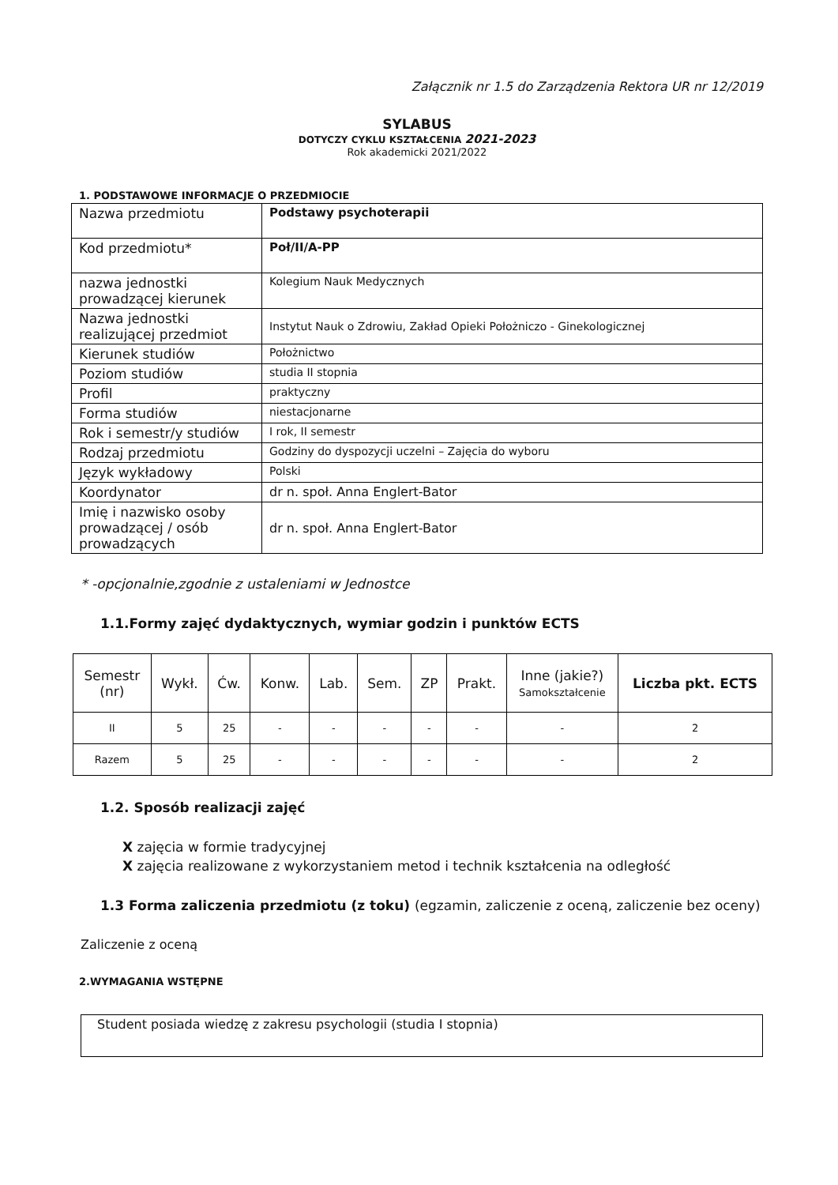Załącznik nr 1.5 do Zarządzenia Rektora UR nr 12/2019
SYLABUS
DOTYCZY CYKLU KSZTAŁCENIA 2021-2023
Rok akademicki 2021/2022
1. PODSTAWOWE INFORMACJE O PRZEDMIOCIE
| Nazwa przedmiotu | Podstawy psychoterapii |
| Kod przedmiotu* | Poł/II/A-PP |
| nazwa jednostki prowadzącej kierunek | Kolegium Nauk Medycznych |
| Nazwa jednostki realizującej przedmiot | Instytut Nauk o Zdrowiu, Zakład Opieki Położniczo - Ginekologicznej |
| Kierunek studiów | Położnictwo |
| Poziom studiów | studia II stopnia |
| Profil | praktyczny |
| Forma studiów | niestacjonarne |
| Rok i semestr/y studiów | I rok, II semestr |
| Rodzaj przedmiotu | Godziny do dyspozycji uczelni – Zajęcia do wyboru |
| Język wykładowy | Polski |
| Koordynator | dr n. społ. Anna Englert-Bator |
| Imię i nazwisko osoby prowadzącej / osób prowadzących | dr n. społ. Anna Englert-Bator |
* -opcjonalnie,zgodnie z ustaleniami w Jednostce
1.1.Formy zajęć dydaktycznych, wymiar godzin i punktów ECTS
| Semestr (nr) | Wykł. | Ćw. | Konw. | Lab. | Sem. | ZP | Prakt. | Inne (jakie?) Samokształcenie | Liczba pkt. ECTS |
| --- | --- | --- | --- | --- | --- | --- | --- | --- | --- |
| II | 5 | 25 | - | - | - | - | - | - | 2 |
| Razem | 5 | 25 | - | - | - | - | - | - | 2 |
1.2. Sposób realizacji zajęć
X zajęcia w formie tradycyjnej
X zajęcia realizowane z wykorzystaniem metod i technik kształcenia na odległość
1.3 Forma zaliczenia przedmiotu (z toku) (egzamin, zaliczenie z oceną, zaliczenie bez oceny)
Zaliczenie z oceną
2.WYMAGANIA WSTĘPNE
Student posiada wiedzę z zakresu psychologii (studia I stopnia)